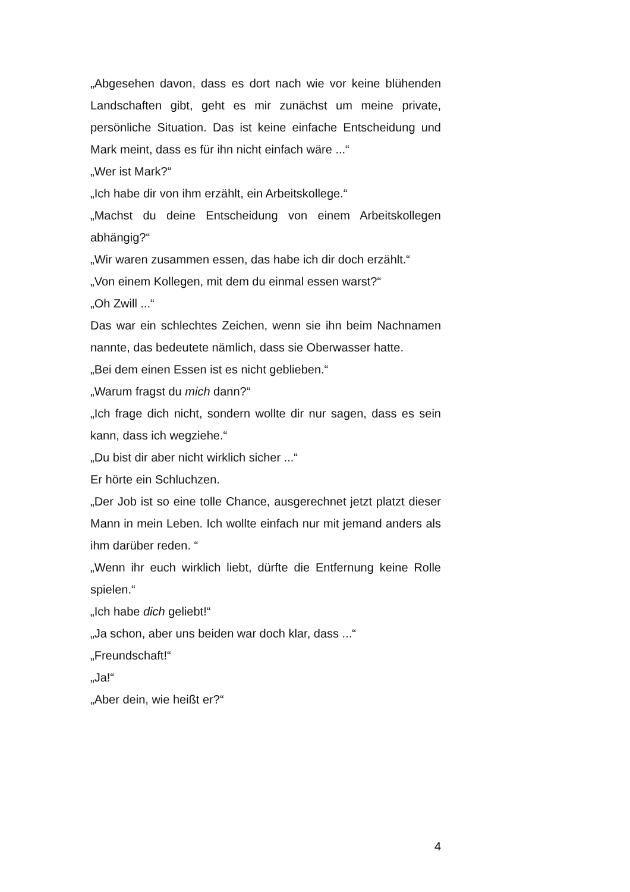„Abgesehen davon, dass es dort nach wie vor keine blühenden Landschaften gibt, geht es mir zunächst um meine private, persönliche Situation. Das ist keine einfache Entscheidung und Mark meint, dass es für ihn nicht einfach wäre ...“
„Wer ist Mark?“
„Ich habe dir von ihm erzählt, ein Arbeitskollege.“
„Machst du deine Entscheidung von einem Arbeitskollegen abhängig?“
„Wir waren zusammen essen, das habe ich dir doch erzählt.“
„Von einem Kollegen, mit dem du einmal essen warst?“
„Oh Zwill ...“
Das war ein schlechtes Zeichen, wenn sie ihn beim Nachnamen nannte, das bedeutete nämlich, dass sie Oberwasser hatte.
„Bei dem einen Essen ist es nicht geblieben.“
„Warum fragst du mich dann?“
„Ich frage dich nicht, sondern wollte dir nur sagen, dass es sein kann, dass ich wegziehe.“
„Du bist dir aber nicht wirklich sicher ...“
Er hörte ein Schluchzen.
„Der Job ist so eine tolle Chance, ausgerechnet jetzt platzt dieser Mann in mein Leben. Ich wollte einfach nur mit jemand anders als ihm darüber reden. “
„Wenn ihr euch wirklich liebt, dürfte die Entfernung keine Rolle spielen.“
„Ich habe dich geliebt!“
„Ja schon, aber uns beiden war doch klar, dass ...“
„Freundschaft!“
„Ja!“
„Aber dein, wie heißt er?“
4